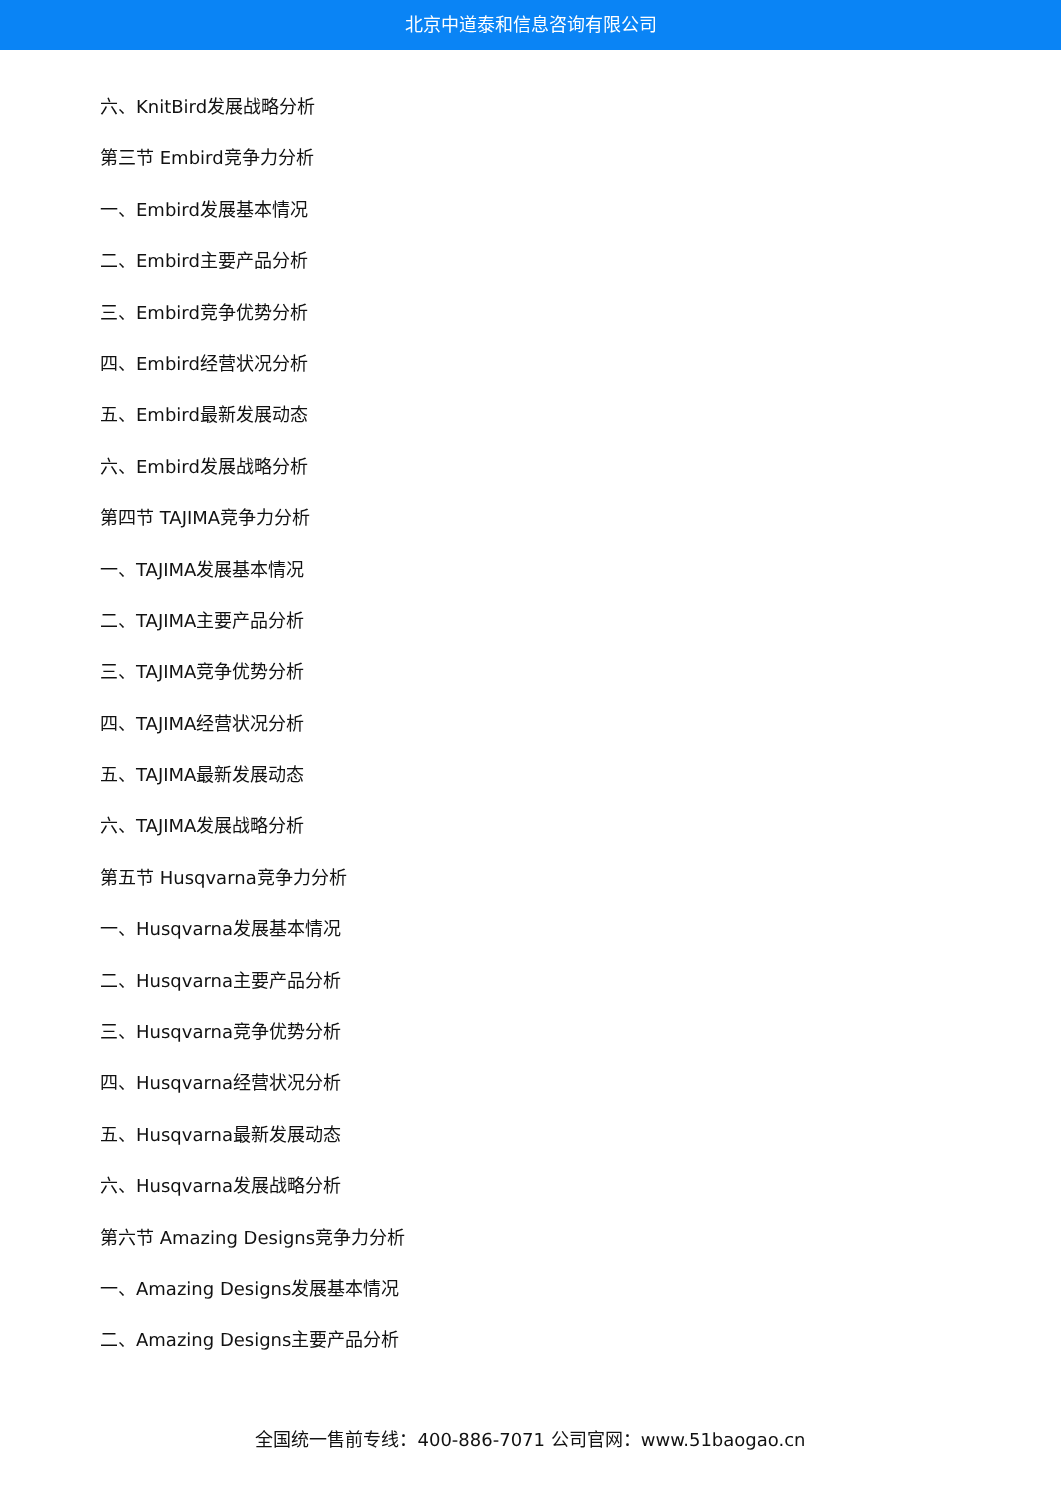北京中道泰和信息咨询有限公司
六、KnitBird发展战略分析
第三节 Embird竞争力分析
一、Embird发展基本情况
二、Embird主要产品分析
三、Embird竞争优势分析
四、Embird经营状况分析
五、Embird最新发展动态
六、Embird发展战略分析
第四节 TAJIMA竞争力分析
一、TAJIMA发展基本情况
二、TAJIMA主要产品分析
三、TAJIMA竞争优势分析
四、TAJIMA经营状况分析
五、TAJIMA最新发展动态
六、TAJIMA发展战略分析
第五节 Husqvarna竞争力分析
一、Husqvarna发展基本情况
二、Husqvarna主要产品分析
三、Husqvarna竞争优势分析
四、Husqvarna经营状况分析
五、Husqvarna最新发展动态
六、Husqvarna发展战略分析
第六节 Amazing Designs竞争力分析
一、Amazing Designs发展基本情况
二、Amazing Designs主要产品分析
全国统一售前专线：400-886-7071 公司官网：www.51baogao.cn